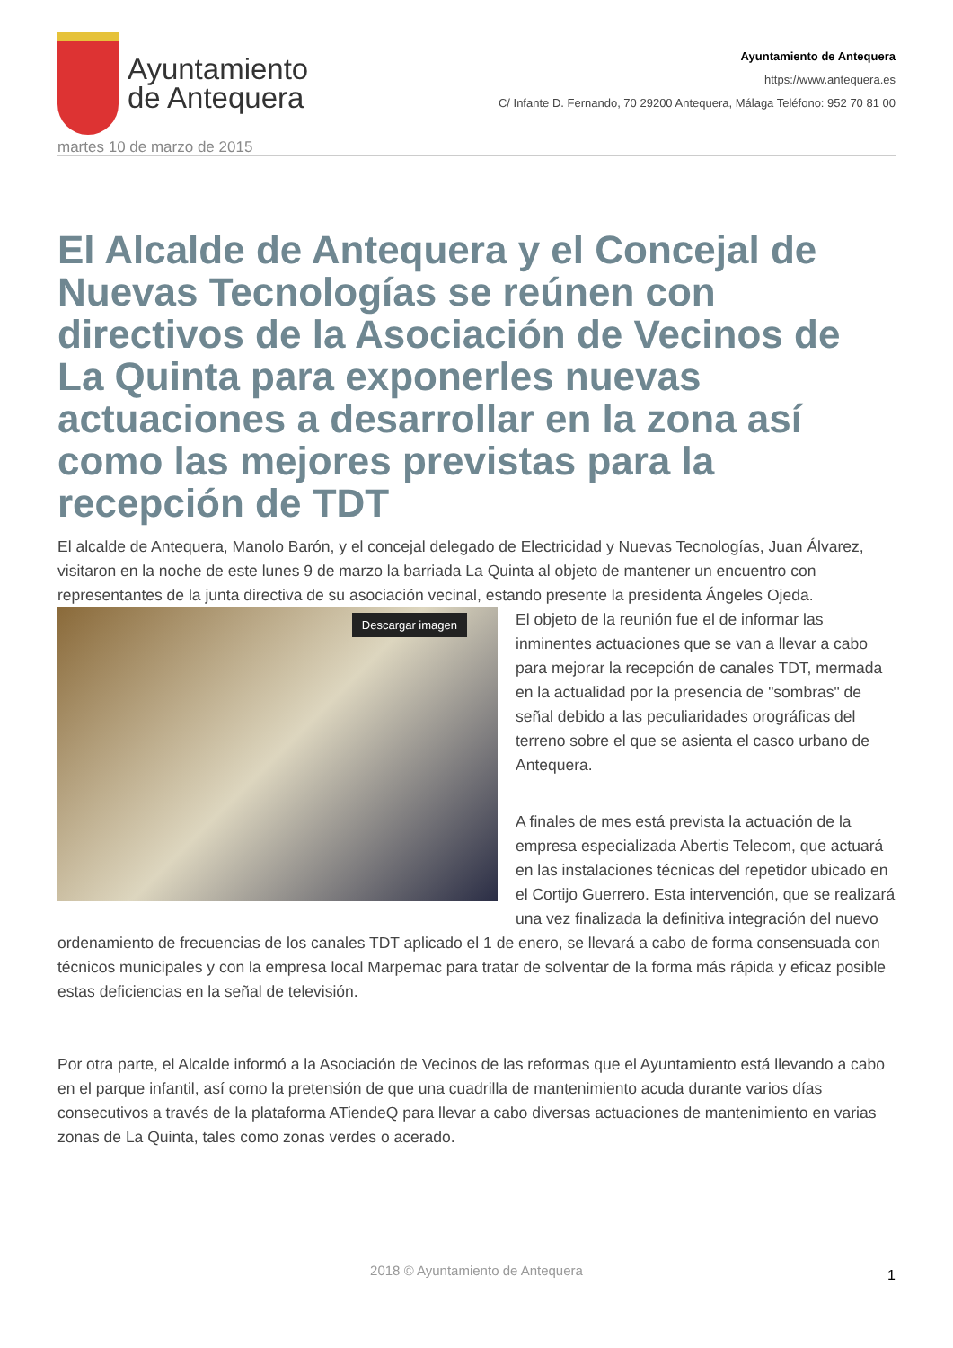Ayuntamiento
de Antequera
Ayuntamiento de Antequera
https://www.antequera.es
C/ Infante D. Fernando, 70 29200 Antequera, Málaga Teléfono: 952 70 81 00
martes 10 de marzo de 2015
El Alcalde de Antequera y el Concejal de Nuevas Tecnologías se reúnen con directivos de la Asociación de Vecinos de La Quinta para exponerles nuevas actuaciones a desarrollar en la zona así como las mejores previstas para la recepción de TDT
El alcalde de Antequera, Manolo Barón, y el concejal delegado de Electricidad y Nuevas Tecnologías, Juan Álvarez, visitaron en la noche de este lunes 9 de marzo la barriada La Quinta al objeto de mantener un encuentro con representantes de la junta directiva de su asociación vecinal, estando presente la presidenta Ángeles Ojeda.
Descargar imagen
El objeto de la reunión fue el de informar las inminentes actuaciones que se van a llevar a cabo para mejorar la recepción de canales TDT, mermada en la actualidad por la presencia de "sombras" de señal debido a las peculiaridades orográficas del terreno sobre el que se asienta el casco urbano de Antequera.
A finales de mes está prevista la actuación de la empresa especializada Abertis Telecom, que actuará en las instalaciones técnicas del repetidor ubicado en el Cortijo Guerrero. Esta intervención, que se realizará una vez finalizada la definitiva integración del nuevo ordenamiento de frecuencias de los canales TDT aplicado el 1 de enero, se llevará a cabo de forma consensuada con técnicos municipales y con la empresa local Marpemac para tratar de solventar de la forma más rápida y eficaz posible estas deficiencias en la señal de televisión.
Por otra parte, el Alcalde informó a la Asociación de Vecinos de las reformas que el Ayuntamiento está llevando a cabo en el parque infantil, así como la pretensión de que una cuadrilla de mantenimiento acuda durante varios días consecutivos a través de la plataforma ATiendeQ para llevar a cabo diversas actuaciones de mantenimiento en varias zonas de La Quinta, tales como zonas verdes o acerado.
2018 © Ayuntamiento de Antequera 1